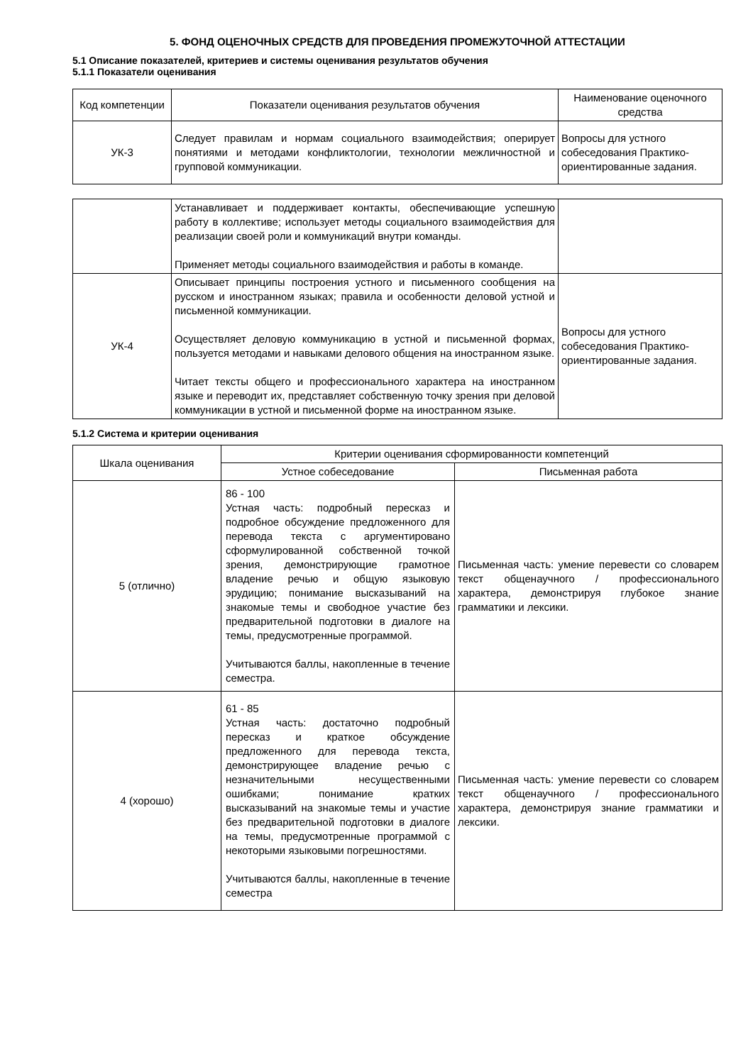5. ФОНД ОЦЕНОЧНЫХ СРЕДСТВ ДЛЯ ПРОВЕДЕНИЯ ПРОМЕЖУТОЧНОЙ АТТЕСТАЦИИ
5.1 Описание показателей, критериев и системы оценивания результатов обучения
5.1.1 Показатели оценивания
| Код компетенции | Показатели оценивания результатов обучения | Наименование оценочного средства |
| --- | --- | --- |
| УК-3 | Следует правилам и нормам социального взаимодействия; оперирует понятиями и методами конфликтологии, технологии межличностной и групповой коммуникации. | Вопросы для устного собеседования Практико-ориентированные задания. |
| | Устанавливает и поддерживает контакты, обеспечивающие успешную работу в коллективе; использует методы социального взаимодействия для реализации своей роли и коммуникаций внутри команды. Применяет методы социального взаимодействия и работы в команде. | |
| УК-4 | Описывает принципы построения устного и письменного сообщения на русском и иностранном языках; правила и особенности деловой устной и письменной коммуникации. Осуществляет деловую коммуникацию в устной и письменной формах, пользуется методами и навыками делового общения на иностранном языке. Читает тексты общего и профессионального характера на иностранном языке и переводит их, представляет собственную точку зрения при деловой коммуникации в устной и письменной форме на иностранном языке. | Вопросы для устного собеседования Практико-ориентированные задания. |
5.1.2 Система и критерии оценивания
| Шкала оценивания | Критерии оценивания сформированности компетенций | |
| --- | --- | --- |
| | Устное собеседование | Письменная работа |
| 5 (отлично) | 86 - 100 Устная часть: подробный пересказ и подробное обсуждение предложенного для перевода текста с аргументировано сформулированной собственной точкой зрения, демонстрирующие грамотное владение речью и общую языковую эрудицию; понимание высказываний на знакомые темы и свободное участие без предварительной подготовки в диалоге на темы, предусмотренные программой. Учитываются баллы, накопленные в течение семестра. | Письменная часть: умение перевести со словарем текст общенаучного / профессионального характера, демонстрируя глубокое знание грамматики и лексики. |
| 4 (хорошо) | 61 - 85 Устная часть: достаточно подробный пересказ и краткое обсуждение предложенного для перевода текста, демонстрирующее владение речью с незначительными несущественными ошибками; понимание кратких высказываний на знакомые темы и участие без предварительной подготовки в диалоге на темы, предусмотренные программой с некоторыми языковыми погрешностями. Учитываются баллы, накопленные в течение семестра | Письменная часть: умение перевести со словарем текст общенаучного / профессионального характера, демонстрируя знание грамматики и лексики. |